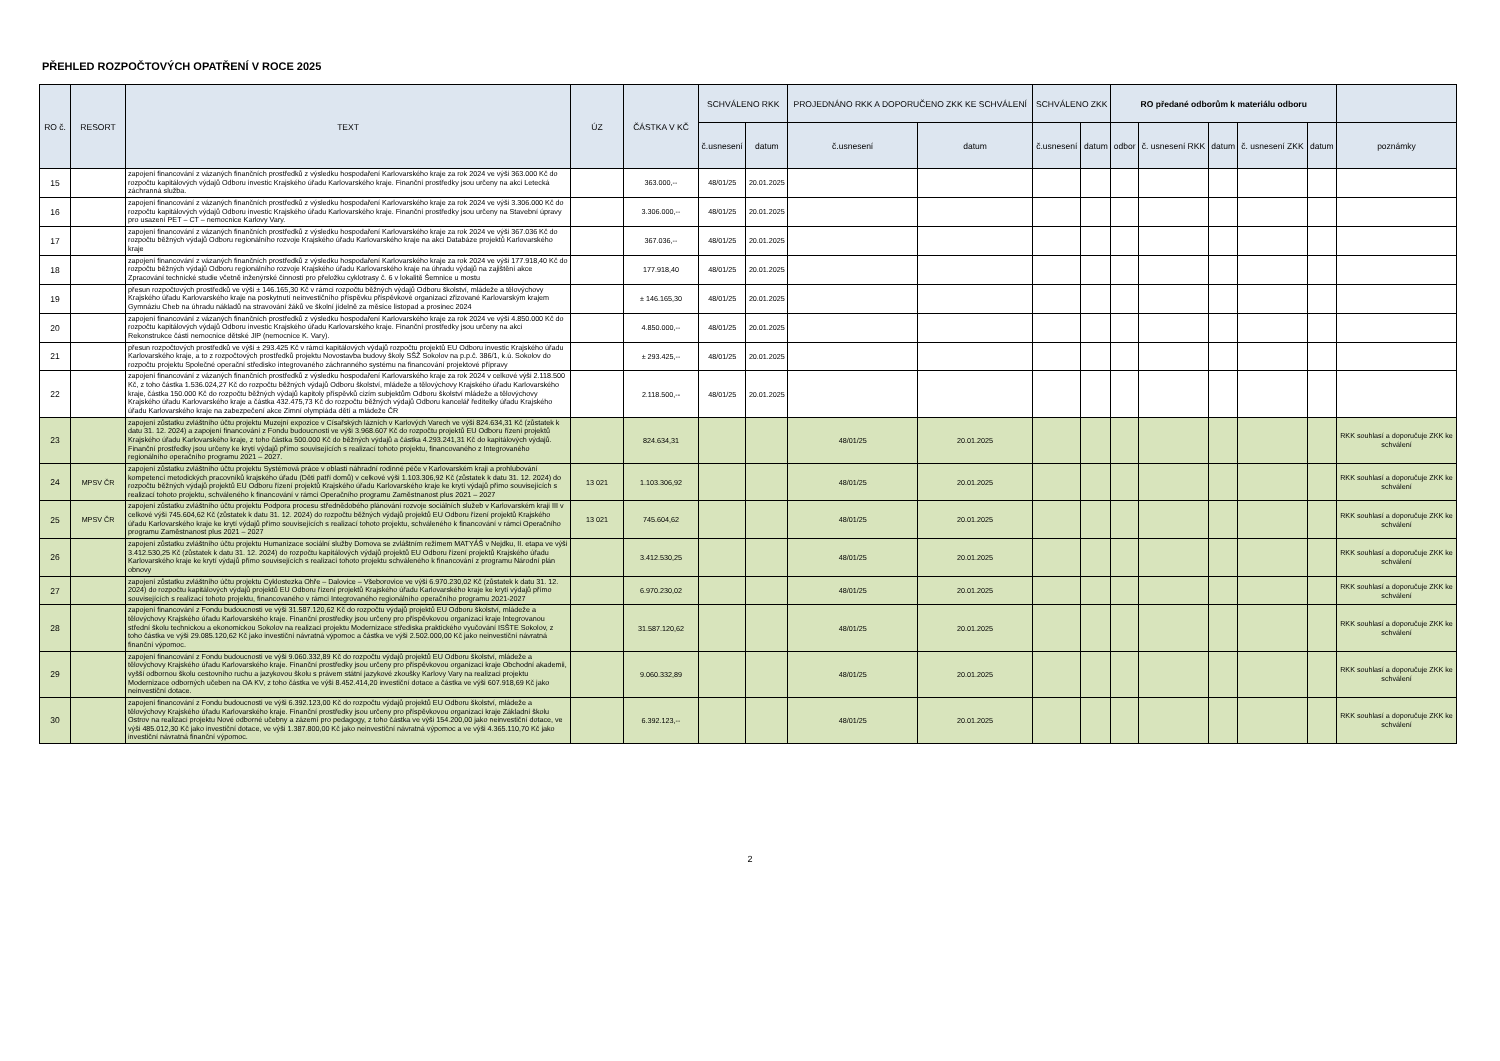PŘEHLED ROZPOČTOVÝCH OPATŘENÍ V ROCE 2025
| RO č. | RESORT | TEXT | ÚZ | ČÁSTKA V KČ | SCHVÁLENO RKK | | PROJEDNÁNO RKK A DOPORUČENO ZKK KE SCHVÁLENÍ | | SCHVÁLENO ZKK | | RO předané odborům k materiálu odboru | | | | | |
| --- | --- | --- | --- | --- | --- | --- | --- | --- | --- | --- | --- | --- | --- | --- | --- | --- |
| | | | | | č.usnesení | datum | č.usnesení | datum | č.usnesení | datum | odbor | č. usnesení RKK | datum | č. usnesení ZKK | datum | poznámky |
| 15 | | zapojení financování z vázaných finančních prostředků z výsledku hospodaření Karlovarského kraje za rok 2024 ve výši 363.000 Kč do rozpočtu kapitálových výdajů Odboru investic Krajského úřadu Karlovarského kraje. Finanční prostředky jsou určeny na akci Letecká záchranná služba. | | 363.000,-- | 48/01/25 | 20.01.2025 | | | | | | | | | | |
| 16 | | zapojení financování z vázaných finančních prostředků z výsledku hospodaření Karlovarského kraje za rok 2024 ve výši 3.306.000 Kč do rozpočtu kapitálových výdajů Odboru investic Krajského úřadu Karlovarského kraje. Finanční prostředky jsou určeny na Stavební úpravy pro usazení PET – CT – nemocnice Karlovy Vary. | | 3.306.000,-- | 48/01/25 | 20.01.2025 | | | | | | | | | | |
| 17 | | zapojení financování z vázaných finančních prostředků z výsledku hospodaření Karlovarského kraje za rok 2024 ve výši 367.036 Kč do rozpočtu běžných výdajů Odboru regionálního rozvoje Krajského úřadu Karlovarského kraje na akci Databáze projektů Karlovarského kraje | | 367.036,-- | 48/01/25 | 20.01.2025 | | | | | | | | | | |
| 18 | | zapojení financování z vázaných finančních prostředků z výsledku hospodaření Karlovarského kraje za rok 2024 ve výši 177.918,40 Kč do rozpočtu běžných výdajů Odboru regionálního rozvoje Krajského úřadu Karlovarského kraje na úhradu výdajů na zajištění akce Zpracování technické studie včetně inženýrské činnosti pro přeložku cyklotrasy č. 6 v lokalitě Šemnice u mostu | | 177.918,40 | 48/01/25 | 20.01.2025 | | | | | | | | | | |
| 19 | | přesun rozpočtových prostředků ve výši ± 146.165,30 Kč v rámci rozpočtu běžných výdajů Odboru školství, mládeže a tělovýchovy Krajského úřadu Karlovarského kraje na poskytnutí neinvestičního příspěvku příspěvkové organizaci zřizované Karlovarským krajem Gymnáziu Cheb na úhradu nákladů na stravování žáků ve školní jídelně za měsíce listopad a prosinec 2024 | | ± 146.165,30 | 48/01/25 | 20.01.2025 | | | | | | | | | | |
| 20 | | zapojení financování z vázaných finančních prostředků z výsledku hospodaření Karlovarského kraje za rok 2024 ve výši 4.850.000 Kč do rozpočtu kapitálových výdajů Odboru investic Krajského úřadu Karlovarského kraje. Finanční prostředky jsou určeny na akci Rekonstrukce části nemocnice dětské JIP (nemocnice K. Vary). | | 4.850.000,-- | 48/01/25 | 20.01.2025 | | | | | | | | | | |
| 21 | | přesun rozpočtových prostředků ve výši ± 293.425 Kč v rámci kapitálových výdajů rozpočtu projektů EU Odboru investic Krajského úřadu Karlovarského kraje, a to z rozpočtových prostředků projektu Novostavba budovy školy SŠŽ Sokolov na p.p.č. 386/1, k.ú. Sokolov do rozpočtu projektu Společné operační středisko integrovaného záchranného systému na financování projektové přípravy | | ± 293.425,-- | 48/01/25 | 20.01.2025 | | | | | | | | | | |
| 22 | | zapojení financování z vázaných finančních prostředků z výsledku hospodaření Karlovarského kraje za rok 2024 v celkové výši 2.118.500 Kč, z toho částka 1.536.024,27 Kč do rozpočtu běžných výdajů Odboru školství, mládeže a tělovýchovy Krajského úřadu Karlovarského kraje, částka 150.000 Kč do rozpočtu běžných výdajů kapitoly příspěvků cizím subjektům Odboru školství mládeže a tělovýchovy Krajského úřadu Karlovarského kraje a částka 432.475,73 Kč do rozpočtu běžných výdajů Odboru kancelář ředitelky úřadu Krajského úřadu Karlovarského kraje na zabezpečení akce Zimní olympiáda dětí a mládeže ČR | | 2.118.500,-- | 48/01/25 | 20.01.2025 | | | | | | | | | | |
| 23 | | zapojení zůstatku zvláštního účtu projektu Muzejní expozice v Císařských lázních v Karlových Varech ve výši 824.634,31 Kč (zůstatek k datu 31. 12. 2024) a zapojení financování z Fondu budoucnosti ve výši 3.968.607 Kč do rozpočtu projektů EU Odboru řízení projektů Krajského úřadu Karlovarského kraje, z toho částka 500.000 Kč do běžných výdajů a částka 4.293.241,31 Kč do kapitálových výdajů. Finanční prostředky jsou určeny ke krytí výdajů přímo souvisejících s realizací tohoto projektu, financovaného z Integrovaného regionálního operačního programu 2021 – 2027. | | 824.634,31 | | | 48/01/25 | 20.01.2025 | | | | | | | | RKK souhlasí a doporučuje ZKK ke schválení |
| 24 | MPSV ČR | zapojení zůstatku zvláštního účtu projektu Systémová práce v oblasti náhradní rodinné péče v Karlovarském kraji a prohlubování kompetencí metodických pracovníků krajského úřadu (Děti patří domů) v celkové výši 1.103.306,92 Kč (zůstatek k datu 31. 12. 2024) do rozpočtu běžných výdajů projektů EU Odboru řízení projektů Krajského úřadu Karlovarského kraje ke krytí výdajů přímo souvisejících s realizací tohoto projektu, schváleného k financování v rámci Operačního programu Zaměstnanost plus 2021 – 2027 | 13 021 | 1.103.306,92 | | | 48/01/25 | 20.01.2025 | | | | | | | | RKK souhlasí a doporučuje ZKK ke schválení |
| 25 | MPSV ČR | zapojení zůstatku zvláštního účtu projektu Podpora procesu střednědobého plánování rozvoje sociálních služeb v Karlovarském kraji III v celkové výši 745.604,62 Kč (zůstatek k datu 31. 12. 2024) do rozpočtu běžných výdajů projektů EU Odboru řízení projektů Krajského úřadu Karlovarského kraje ke krytí výdajů přímo souvisejících s realizací tohoto projektu, schváleného k financování v rámci Operačního programu Zaměstnanost plus 2021 – 2027 | 13 021 | 745.604,62 | | | 48/01/25 | 20.01.2025 | | | | | | | | RKK souhlasí a doporučuje ZKK ke schválení |
| 26 | | zapojení zůstatku zvláštního účtu projektu Humanizace sociální služby Domova se zvláštním režimem MATYÁŠ v Nejdku, II. etapa ve výši 3.412.530,25 Kč (zůstatek k datu 31. 12. 2024) do rozpočtu kapitálových výdajů projektů EU Odboru řízení projektů Krajského úřadu Karlovarského kraje ke krytí výdajů přímo souvisejících s realizací tohoto projektu schváleného k financování z programu Národní plán obnovy | | 3.412.530,25 | | | 48/01/25 | 20.01.2025 | | | | | | | | RKK souhlasí a doporučuje ZKK ke schválení |
| 27 | | zapojení zůstatku zvláštního účtu projektu Cyklostezka Ohře – Dalovice – Všeborovice ve výši 6.970.230,02 Kč (zůstatek k datu 31. 12. 2024) do rozpočtu kapitálových výdajů projektů EU Odboru řízení projektů Krajského úřadu Karlovarského kraje ke krytí výdajů přímo souvisejících s realizací tohoto projektu, financovaného v rámci Integrovaného regionálního operačního programu 2021-2027 | | 6.970.230,02 | | | 48/01/25 | 20.01.2025 | | | | | | | | RKK souhlasí a doporučuje ZKK ke schválení |
| 28 | | zapojení financování z Fondu budoucnosti ve výši 31.587.120,62 Kč do rozpočtu výdajů projektů EU Odboru školství, mládeže a tělovýchovy Krajského úřadu Karlovarského kraje. Finanční prostředky jsou určeny pro příspěvkovou organizaci kraje Integrovanou střední školu technickou a ekonomickou Sokolov na realizaci projektu Modernizace střediska praktického vyučování ISŠTE Sokolov, z toho částka ve výši 29.085.120,62 Kč jako investiční návratná výpomoc a částka ve výši 2.502.000,00 Kč jako neinvestiční návratná finanční výpomoc. | | 31.587.120,62 | | | 48/01/25 | 20.01.2025 | | | | | | | | RKK souhlasí a doporučuje ZKK ke schválení |
| 29 | | zapojení financování z Fondu budoucnosti ve výši 9.060.332,89 Kč do rozpočtu výdajů projektů EU Odboru školství, mládeže a tělovýchovy Krajského úřadu Karlovarského kraje. Finanční prostředky jsou určeny pro příspěvkovou organizaci kraje Obchodní akademii, vyšší odbornou školu cestovního ruchu a jazykovou školu s právem státní jazykové zkoušky Karlovy Vary na realizaci projektu Modernizace odborných učeben na OA KV, z toho částka ve výši 8.452.414,20 investiční dotace a částka ve výši 607.918,69 Kč jako neinvestiční dotace. | | 9.060.332,89 | | | 48/01/25 | 20.01.2025 | | | | | | | | RKK souhlasí a doporučuje ZKK ke schválení |
| 30 | | zapojení financování z Fondu budoucnosti ve výši 6.392.123,00 Kč do rozpočtu výdajů projektů EU Odboru školství, mládeže a tělovýchovy Krajského úřadu Karlovarského kraje. Finanční prostředky jsou určeny pro příspěvkovou organizaci kraje Základní školu Ostrov na realizaci projektu Nové odborné učebny a zázemí pro pedagogy, z toho částka ve výši 154.200,00 jako neinvestiční dotace, ve výši 485.012,30 Kč jako investiční dotace, ve výši 1.387.800,00 Kč jako neinvestiční návratná výpomoc a ve výši 4.365.110,70 Kč jako investiční návratná finanční výpomoc. | | 6.392.123,-- | | | 48/01/25 | 20.01.2025 | | | | | | | | RKK souhlasí a doporučuje ZKK ke schválení |
2